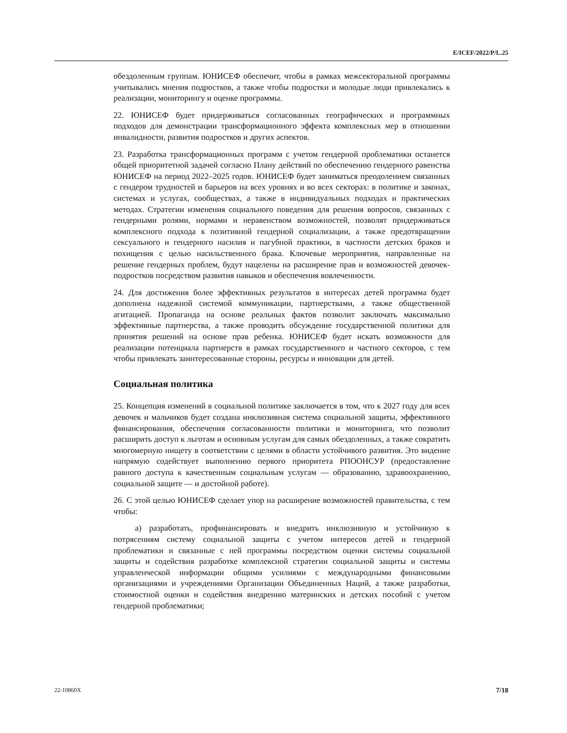E/ICEF/2022/P/L.25
обездоленным группам. ЮНИСЕФ обеспечит, чтобы в рамках межсекторальной программы учитывались мнения подростков, а также чтобы подростки и молодые люди привлекались к реализации, мониторингу и оценке программы.
22. ЮНИСЕФ будет придерживаться согласованных географических и программных подходов для демонстрации трансформационного эффекта комплексных мер в отношении инвалидности, развития подростков и других аспектов.
23. Разработка трансформационных программ с учетом гендерной проблематики останется общей приоритетной задачей согласно Плану действий по обеспечению гендерного равенства ЮНИСЕФ на период 2022–2025 годов. ЮНИСЕФ будет заниматься преодолением связанных с гендером трудностей и барьеров на всех уровнях и во всех секторах: в политике и законах, системах и услугах, сообществах, а также в индивидуальных подходах и практических методах. Стратегии изменения социального поведения для решения вопросов, связанных с гендерными ролями, нормами и неравенством возможностей, позволят придерживаться комплексного подхода к позитивной гендерной социализации, а также предотвращении сексуального и гендерного насилия и пагубной практики, в частности детских браков и похищения с целью насильственного брака. Ключевые мероприятия, направленные на решение гендерных проблем, будут нацелены на расширение прав и возможностей девочек-подростков посредством развития навыков и обеспечения вовлеченности.
24. Для достижения более эффективных результатов в интересах детей программа будет дополнена надежной системой коммуникации, партнерствами, а также общественной агитацией. Пропаганда на основе реальных фактов позволит заключать максимально эффективные партнерства, а также проводить обсуждение государственной политики для принятия решений на основе прав ребенка. ЮНИСЕФ будет искать возможности для реализации потенциала партнерств в рамках государственного и частного секторов, с тем чтобы привлекать заинтересованные стороны, ресурсы и инновации для детей.
Социальная политика
25. Концепция изменений в социальной политике заключается в том, что к 2027 году для всех девочек и мальчиков будет создана инклюзивная система социальной защиты, эффективного финансирования, обеспечения согласованности политики и мониторинга, что позволит расширить доступ к льготам и основным услугам для самых обездоленных, а также сократить многомерную нищету в соответствии с целями в области устойчивого развития. Это видение напрямую содействует выполнению первого приоритета РПООНСУР (предоставление равного доступа к качественным социальным услугам — образованию, здравоохранению, социальной защите — и достойной работе).
26. С этой целью ЮНИСЕФ сделает упор на расширение возможностей правительства, с тем чтобы:
a) разработать, профинансировать и внедрить инклюзивную и устойчивую к потрясениям систему социальной защиты с учетом интересов детей и гендерной проблематики и связанные с ней программы посредством оценки системы социальной защиты и содействия разработке комплексной стратегии социальной защиты и системы управленческой информации общими усилиями с международными финансовыми организациями и учреждениями Организации Объединенных Наций, а также разработки, стоимостной оценки и содействия внедрению материнских и детских пособий с учетом гендерной проблематики;
22-10860X 7/18